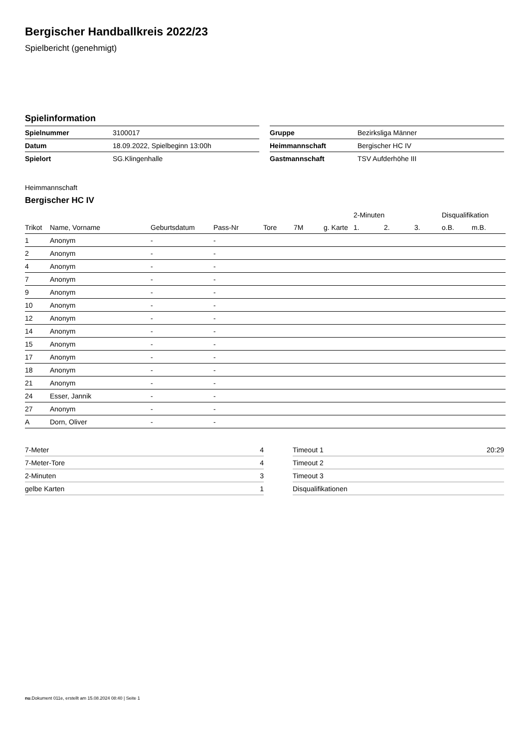Bergischer Handballkreis 2022/23
Spielbericht (genehmigt)
Spielinformation
| Spielnummer | 3100017 |
| Datum | 18.09.2022, Spielbeginn 13:00h |
| Spielort | SG.Klingenhalle |
| Gruppe | Bezirksliga Männer |
| Heimmannschaft | Bergischer HC IV |
| Gastmannschaft | TSV Aufderhöhe III |
Heimmannschaft
Bergischer HC IV
| | | | | | | | 2-Minuten | | | Disqualifikation | |
| --- | --- | --- | --- | --- | --- | --- | --- | --- | --- | --- | --- |
| Trikot | Name, Vorname | Geburtsdatum | Pass-Nr | Tore | 7M | g. Karte | 1. | 2. | 3. | o.B. | m.B. |
| 1 | Anonym | - | - | | | | | | | | |
| 2 | Anonym | - | - | | | | | | | | |
| 4 | Anonym | - | - | | | | | | | | |
| 7 | Anonym | - | - | | | | | | | | |
| 9 | Anonym | - | - | | | | | | | | |
| 10 | Anonym | - | - | | | | | | | | |
| 12 | Anonym | - | - | | | | | | | | |
| 14 | Anonym | - | - | | | | | | | | |
| 15 | Anonym | - | - | | | | | | | | |
| 17 | Anonym | - | - | | | | | | | | |
| 18 | Anonym | - | - | | | | | | | | |
| 21 | Anonym | - | - | | | | | | | | |
| 24 | Esser, Jannik | - | - | | | | | | | | |
| 27 | Anonym | - | - | | | | | | | | |
| A | Dorn, Oliver | - | - | | | | | | | | |
| 7-Meter | 4 |
| 7-Meter-Tore | 4 |
| 2-Minuten | 3 |
| gelbe Karten | 1 |
| Timeout 1 | 20:29 |
| Timeout 2 | |
| Timeout 3 | |
| Disqualifikationen | |
nu.Dokument 011e, erstellt am 15.08.2024 08:40 | Seite 1